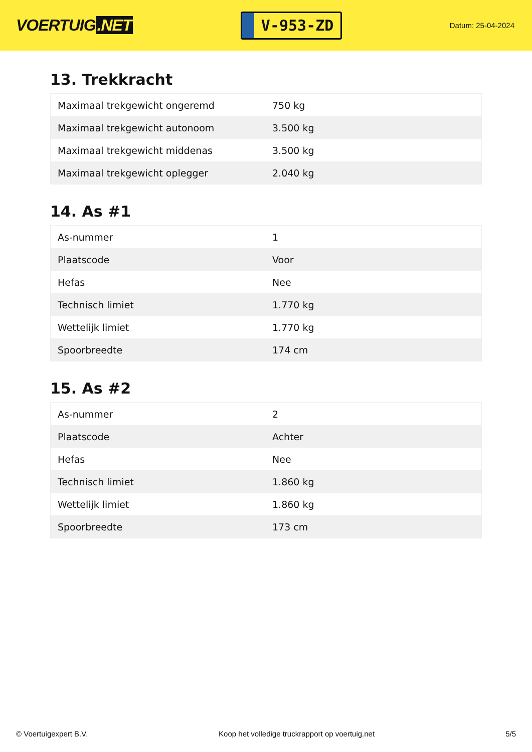VOERTUIG.NET
V-953-ZD
Datum: 25-04-2024
13. Trekkracht
| Maximaal trekgewicht ongeremd | 750 kg |
| Maximaal trekgewicht autonoom | 3.500 kg |
| Maximaal trekgewicht middenas | 3.500 kg |
| Maximaal trekgewicht oplegger | 2.040 kg |
14. As #1
| As-nummer | 1 |
| Plaatscode | Voor |
| Hefas | Nee |
| Technisch limiet | 1.770 kg |
| Wettelijk limiet | 1.770 kg |
| Spoorbreedte | 174 cm |
15. As #2
| As-nummer | 2 |
| Plaatscode | Achter |
| Hefas | Nee |
| Technisch limiet | 1.860 kg |
| Wettelijk limiet | 1.860 kg |
| Spoorbreedte | 173 cm |
© Voertuigexpert B.V. Koop het volledige truckrapport op voertuig.net 5/5